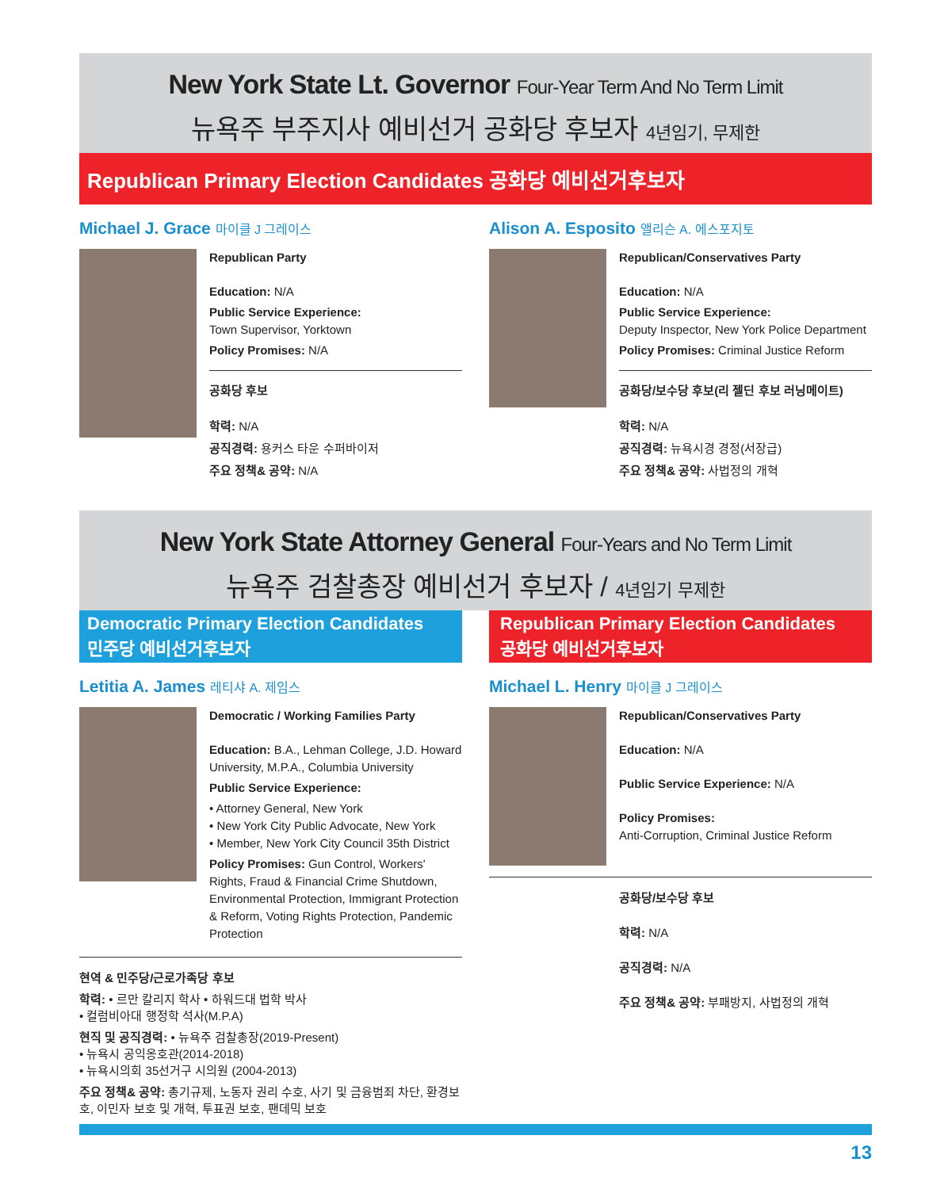New York State Lt. Governor Four-Year Term And No Term Limit
뉴욕주 부주지사 예비선거 공화당 후보자 4년임기, 무제한
Republican Primary Election Candidates 공화당 예비선거후보자
Michael J. Grace 마이클 J 그레이스
Republican Party
Education: N/A
Public Service Experience:
Town Supervisor, Yorktown
Policy Promises: N/A
공화당 후보
학력: N/A
공직경력: 용커스 타운 수퍼바이저
주요 정책& 공약: N/A
Alison A. Esposito 앨리슨 A. 에스포지토
Republican/Conservatives Party
Education: N/A
Public Service Experience:
Deputy Inspector, New York Police Department
Policy Promises: Criminal Justice Reform
공화당/보수당 후보(리 젤딘 후보 러닝메이트)
학력: N/A
공직경력: 뉴욕시경 경정(서장급)
주요 정책& 공약: 사법정의 개혁
New York State Attorney General Four-Years and No Term Limit
뉴욕주 검찰총장 예비선거 후보자 / 4년임기 무제한
Democratic Primary Election Candidates
민주당 예비선거후보자
Letitia A. James 레티샤 A. 제임스
Democratic / Working Families Party
Education: B.A., Lehman College, J.D. Howard University, M.P.A., Columbia University
Public Service Experience:
• Attorney General, New York
• New York City Public Advocate, New York
• Member, New York City Council 35th District
Policy Promises: Gun Control, Workers' Rights, Fraud & Financial Crime Shutdown, Environmental Protection, Immigrant Protection & Reform, Voting Rights Protection, Pandemic Protection
현역 & 민주당/근로가족당 후보
학력: • 르만 칼리지 학사 • 하워드대 법학 박사
• 컬럼비아대 행정학 석사(M.P.A)
현직 및 공직경력: • 뉴욕주 검찰총장(2019-Present)
• 뉴욕시 공익옹호관(2014-2018)
• 뉴욕시의회 35선거구 시의원 (2004-2013)
주요 정책& 공약: 총기규제, 노동자 권리 수호, 사기 및 금융범죄 차단, 환경보호, 이민자 보호 및 개혁, 투표권 보호, 팬데믹 보호
Republican Primary Election Candidates
공화당 예비선거후보자
Michael L. Henry 마이클 J 그레이스
Republican/Conservatives Party
Education: N/A
Public Service Experience: N/A
Policy Promises:
Anti-Corruption, Criminal Justice Reform
공화당/보수당 후보
학력: N/A
공직경력: N/A
주요 정책& 공약: 부패방지, 사법정의 개혁
13